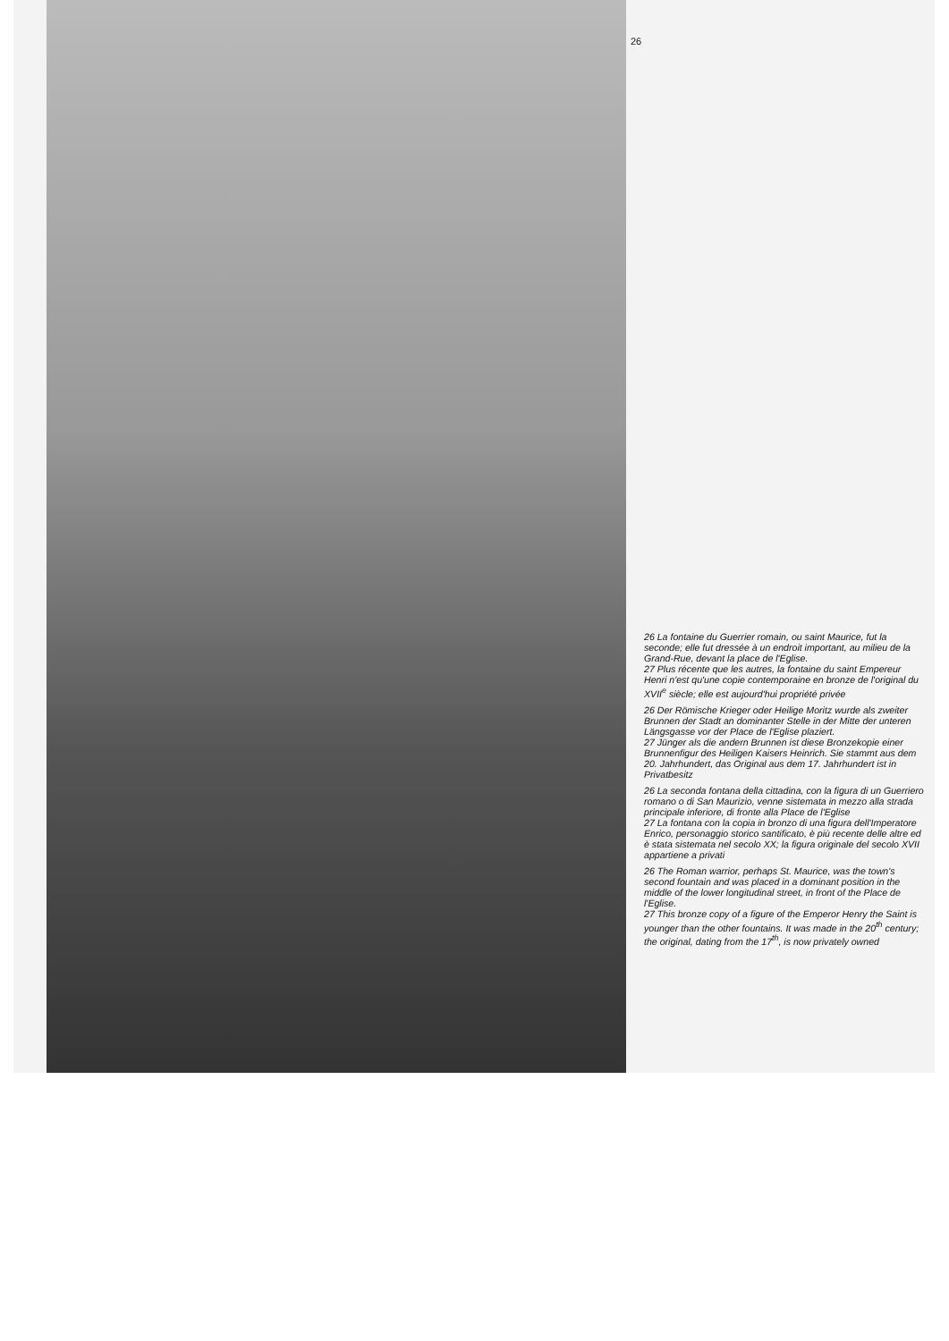26
26 La fontaine du Guerrier romain, ou saint Maurice, fut la seconde; elle fut dressée à un endroit important, au milieu de la Grand-Rue, devant la place de l'Eglise.
27 Plus récente que les autres, la fontaine du saint Empereur Henri n'est qu'une copie contemporaine en bronze de l'original du XVII<sup>e</sup> siècle; elle est aujourd'hui propriété privée
26 Der Römische Krieger oder Heilige Moritz wurde als zweiter Brunnen der Stadt an dominanter Stelle in der Mitte der unteren Längsgasse vor der Place de l'Eglise plaziert.
27 Jünger als die andern Brunnen ist diese Bronzekopie einer Brunnenfigur des Heiligen Kaisers Heinrich. Sie stammt aus dem 20. Jahrhundert, das Original aus dem 17. Jahrhundert ist in Privatbesitz
26 La seconda fontana della cittadina, con la figura di un Guerriero romano o di San Maurizio, venne sistemata in mezzo alla strada principale inferiore, di fronte alla Place de l'Eglise
27 La fontana con la copia in bronzo di una figura dell'Imperatore Enrico, personaggio storico santificato, è più recente delle altre ed è stata sistemata nel secolo XX; la figura originale del secolo XVII appartiene a privati
26 The Roman warrior, perhaps St. Maurice, was the town's second fountain and was placed in a dominant position in the middle of the lower longitudinal street, in front of the Place de l'Eglise.
27 This bronze copy of a figure of the Emperor Henry the Saint is younger than the other fountains. It was made in the 20<sup>th</sup> century; the original, dating from the 17<sup>th</sup>, is now privately owned